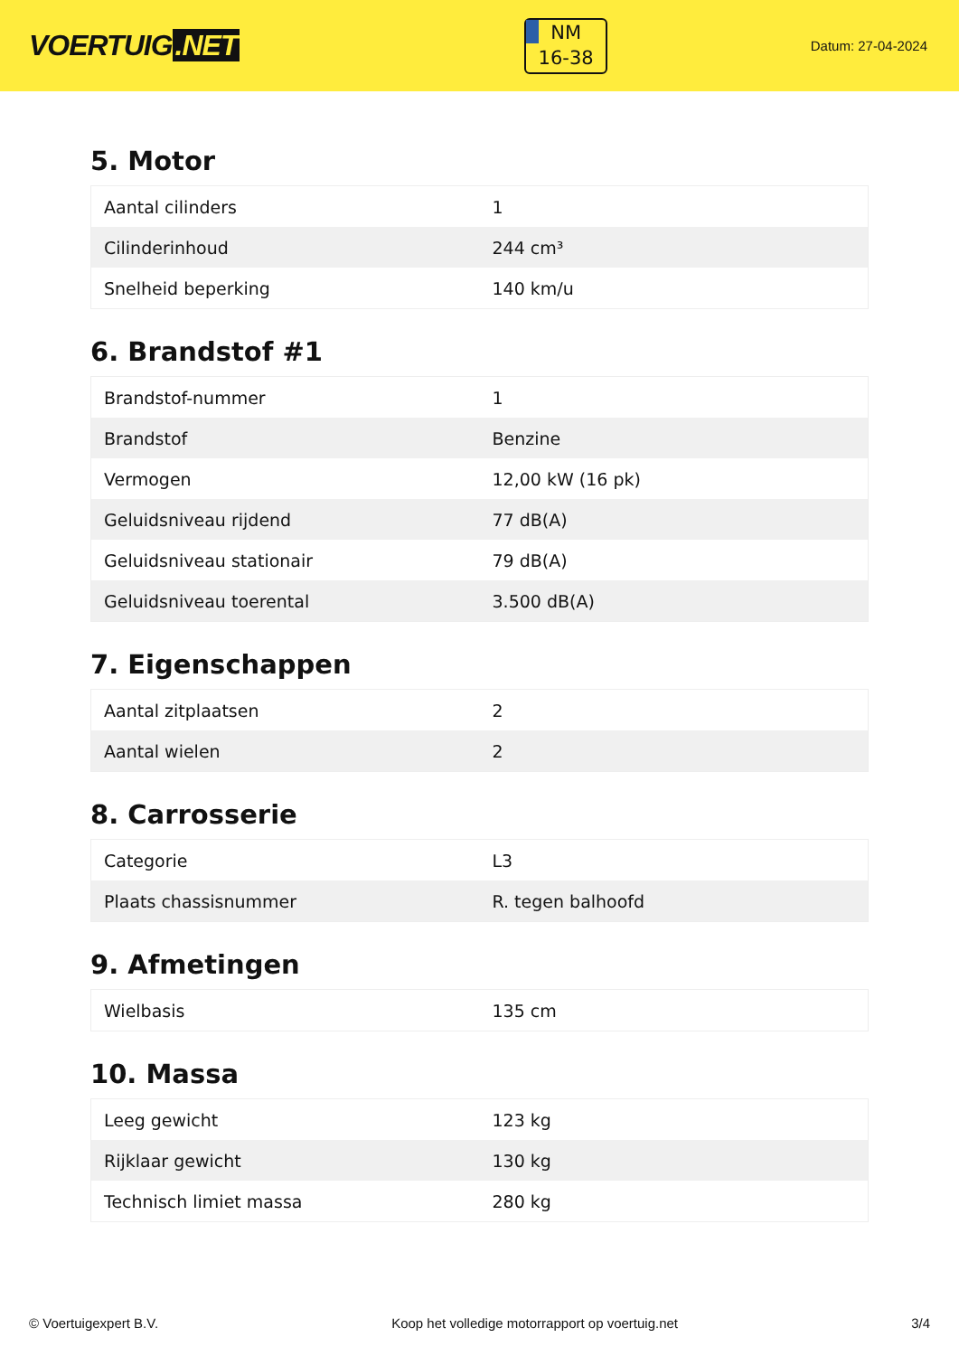VOERTUIG.NET
NM
16-38
Datum: 27-04-2024
5. Motor
| Aantal cilinders | 1 |
| Cilinderinhoud | 244 cm³ |
| Snelheid beperking | 140 km/u |
6. Brandstof #1
| Brandstof-nummer | 1 |
| Brandstof | Benzine |
| Vermogen | 12,00 kW (16 pk) |
| Geluidsniveau rijdend | 77 dB(A) |
| Geluidsniveau stationair | 79 dB(A) |
| Geluidsniveau toerental | 3.500 dB(A) |
7. Eigenschappen
| Aantal zitplaatsen | 2 |
| Aantal wielen | 2 |
8. Carrosserie
| Categorie | L3 |
| Plaats chassisnummer | R. tegen balhoofd |
9. Afmetingen
| Wielbasis | 135 cm |
10. Massa
| Leeg gewicht | 123 kg |
| Rijklaar gewicht | 130 kg |
| Technisch limiet massa | 280 kg |
© Voertuigexpert B.V. Koop het volledige motorrapport op voertuig.net 3/4